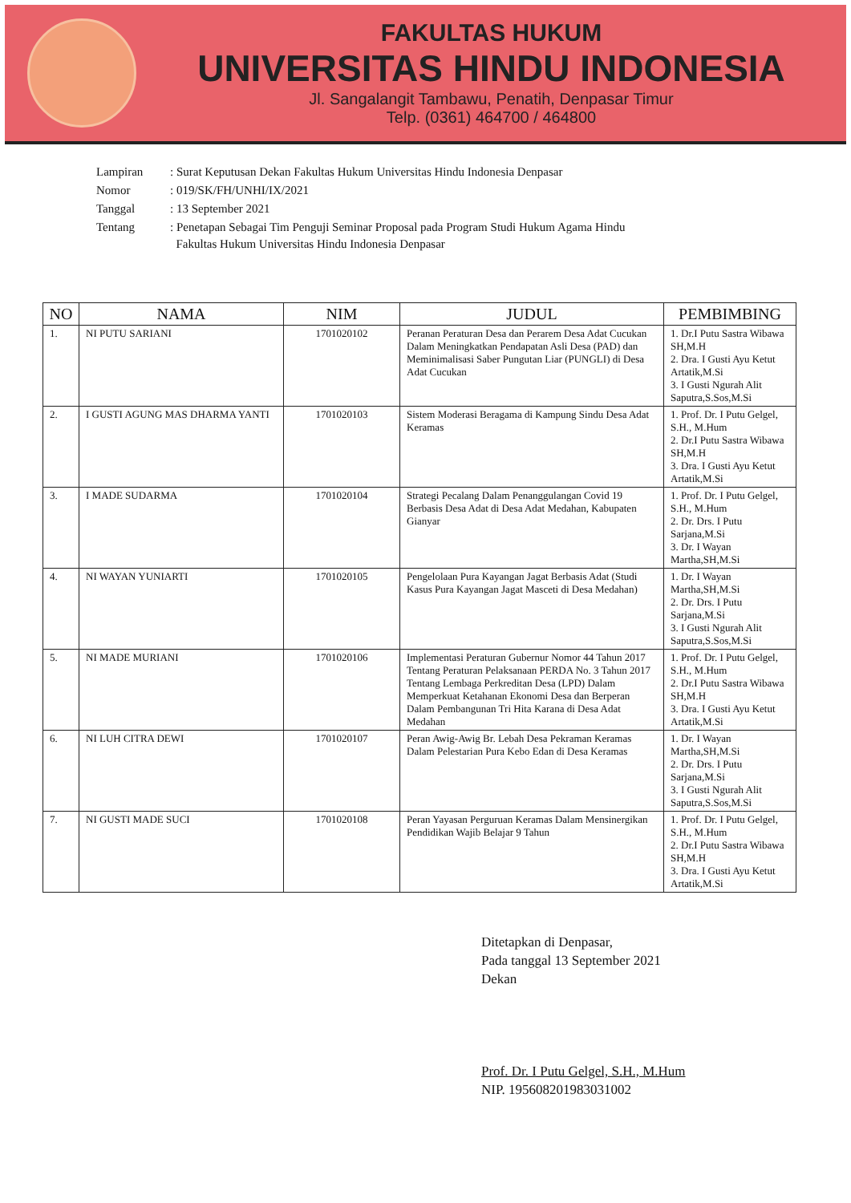FAKULTAS HUKUM
UNIVERSITAS HINDU INDONESIA
Jl. Sangalangit Tambawu, Penatih, Denpasar Timur
Telp. (0361) 464700 / 464800
| Lampiran | : Surat Keputusan Dekan Fakultas Hukum Universitas Hindu Indonesia Denpasar |
| Nomor | : 019/SK/FH/UNHI/IX/2021 |
| Tanggal | : 13 September 2021 |
| Tentang | : Penetapan Sebagai Tim Penguji Seminar Proposal pada Program Studi Hukum Agama Hindu Fakultas Hukum Universitas Hindu Indonesia Denpasar |
| NO | NAMA | NIM | JUDUL | PEMBIMBING |
| --- | --- | --- | --- | --- |
| 1. | NI PUTU SARIANI | 1701020102 | Peranan Peraturan Desa dan Perarem Desa Adat Cucukan Dalam Meningkatkan Pendapatan Asli Desa (PAD) dan Meminimalisasi Saber Pungutan Liar (PUNGLI) di Desa Adat Cucukan | 1. Dr.I Putu Sastra Wibawa SH,M.H 2. Dra. I Gusti Ayu Ketut Artatik,M.Si 3. I Gusti Ngurah Alit Saputra,S.Sos,M.Si |
| 2. | I GUSTI AGUNG MAS DHARMA YANTI | 1701020103 | Sistem Moderasi Beragama di Kampung Sindu Desa Adat Keramas | 1. Prof. Dr. I Putu Gelgel, S.H., M.Hum 2. Dr.I Putu Sastra Wibawa SH,M.H 3. Dra. I Gusti Ayu Ketut Artatik,M.Si |
| 3. | I MADE SUDARMA | 1701020104 | Strategi Pecalang Dalam Penanggulangan Covid 19 Berbasis Desa Adat di Desa Adat Medahan, Kabupaten Gianyar | 1. Prof. Dr. I Putu Gelgel, S.H., M.Hum 2. Dr. Drs. I Putu Sarjana,M.Si 3. Dr. I Wayan Martha,SH,M.Si |
| 4. | NI WAYAN YUNIARTI | 1701020105 | Pengelolaan Pura Kayangan Jagat Berbasis Adat (Studi Kasus Pura Kayangan Jagat Masceti di Desa Medahan) | 1. Dr. I Wayan Martha,SH,M.Si 2. Dr. Drs. I Putu Sarjana,M.Si 3. I Gusti Ngurah Alit Saputra,S.Sos,M.Si |
| 5. | NI MADE MURIANI | 1701020106 | Implementasi Peraturan Gubernur Nomor 44 Tahun 2017 Tentang Peraturan Pelaksanaan PERDA No. 3 Tahun 2017 Tentang Lembaga Perkreditan Desa (LPD) Dalam Memperkuat Ketahanan Ekonomi Desa dan Berperan Dalam Pembangunan Tri Hita Karana di Desa Adat Medahan | 1. Prof. Dr. I Putu Gelgel, S.H., M.Hum 2. Dr.I Putu Sastra Wibawa SH,M.H 3. Dra. I Gusti Ayu Ketut Artatik,M.Si |
| 6. | NI LUH CITRA DEWI | 1701020107 | Peran Awig-Awig Br. Lebah Desa Pekraman Keramas Dalam Pelestarian Pura Kebo Edan di Desa Keramas | 1. Dr. I Wayan Martha,SH,M.Si 2. Dr. Drs. I Putu Sarjana,M.Si 3. I Gusti Ngurah Alit Saputra,S.Sos,M.Si |
| 7. | NI GUSTI MADE SUCI | 1701020108 | Peran Yayasan Perguruan Keramas Dalam Mensinergikan Pendidikan Wajib Belajar 9 Tahun | 1. Prof. Dr. I Putu Gelgel, S.H., M.Hum 2. Dr.I Putu Sastra Wibawa SH,M.H 3. Dra. I Gusti Ayu Ketut Artatik,M.Si |
Ditetapkan di Denpasar,
Pada tanggal 13 September 2021
Dekan
Prof. Dr. I Putu Gelgel, S.H., M.Hum
NIP. 195608201983031002